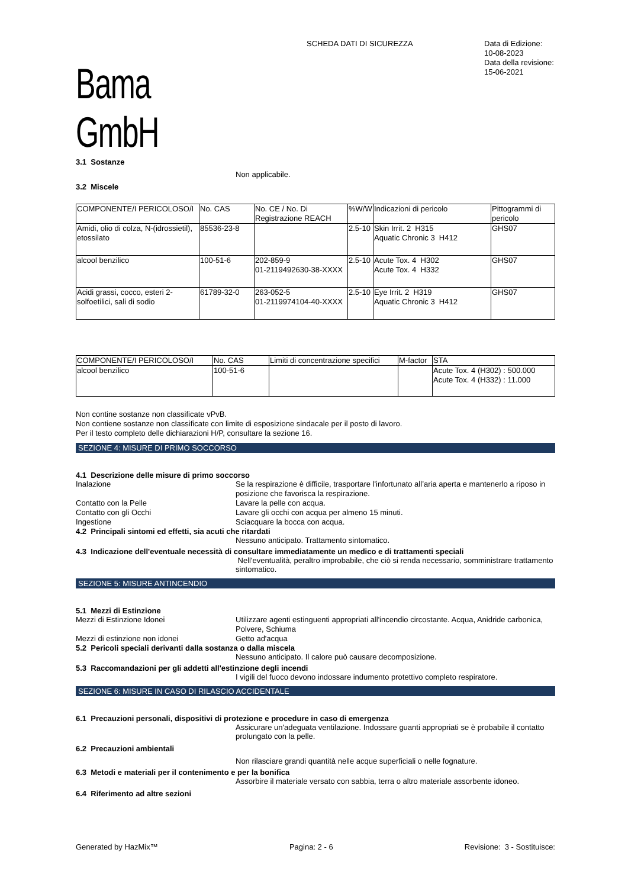Bama GmbH
SCHEDA DATI DI SICUREZZA
Data di Edizione:
10-08-2023
Data della revisione:
15-06-2021
3.1 Sostanze
Non applicabile.
3.2 Miscele
| COMPONENTE/I PERICOLOSO/I | No. CAS | No. CE / No. Di Registrazione REACH | %W/W | Indicazioni di pericolo | Pittogrammi di pericolo |
| --- | --- | --- | --- | --- | --- |
| Amidi, olio di colza, N-(idrossietil), etossilato | 85536-23-8 | | 2.5-10 | Skin Irrit. 2 H315 Aquatic Chronic 3 H412 | GHS07 |
| alcool benzilico | 100-51-6 | 202-859-9 01-2119492630-38-XXXX | 2.5-10 | Acute Tox. 4 H302 Acute Tox. 4 H332 | GHS07 |
| Acidi grassi, cocco, esteri 2-solfoetilici, sali di sodio | 61789-32-0 | 263-052-5 01-2119974104-40-XXXX | 2.5-10 | Eye Irrit. 2 H319 Aquatic Chronic 3 H412 | GHS07 |
| COMPONENTE/I PERICOLOSO/I | No. CAS | Limiti di concentrazione specifici | M-factor | STA |
| --- | --- | --- | --- | --- |
| alcool benzilico | 100-51-6 | | | Acute Tox. 4 (H302) : 500.000 Acute Tox. 4 (H332) : 11.000 |
Non contine sostanze non classificate vPvB.
Non contiene sostanze non classificate con limite di esposizione sindacale per il posto di lavoro.
Per il testo completo delle dichiarazioni H/P, consultare la sezione 16.
SEZIONE 4: MISURE DI PRIMO SOCCORSO
4.1 Descrizione delle misure di primo soccorso
Inalazione Se la respirazione è difficile, trasportare l'infortunato all’aria aperta e mantenerlo a riposo in posizione che favorisca la respirazione.
Contatto con la Pelle Lavare la pelle con acqua.
Contatto con gli Occhi Lavare gli occhi con acqua per almeno 15 minuti.
Ingestione Sciacquare la bocca con acqua.
4.2 Principali sintomi ed effetti, sia acuti che ritardati
Nessuno anticipato. Trattamento sintomatico.
4.3 Indicazione dell'eventuale necessità di consultare immediatamente un medico e di trattamenti speciali
Nell'eventualità, peraltro improbabile, che ciò si renda necessario, somministrare trattamento sintomatico.
SEZIONE 5: MISURE ANTINCENDIO
5.1 Mezzi di Estinzione
Mezzi di Estinzione Idonei Utilizzare agenti estinguenti appropriati all'incendio circostante. Acqua, Anidride carbonica, Polvere, Schiuma
Mezzi di estinzione non idonei Getto ad'acqua
5.2 Pericoli speciali derivanti dalla sostanza o dalla miscela
Nessuno anticipato. Il calore può causare decomposizione.
5.3 Raccomandazioni per gli addetti all'estinzione degli incendi
I vigili del fuoco devono indossare indumento protettivo completo respiratore.
SEZIONE 6: MISURE IN CASO DI RILASCIO ACCIDENTALE
6.1 Precauzioni personali, dispositivi di protezione e procedure in caso di emergenza
Assicurare un'adeguata ventilazione. Indossare guanti appropriati se è probabile il contatto prolungato con la pelle.
6.2 Precauzioni ambientali
Non rilasciare grandi quantità nelle acque superficiali o nelle fognature.
6.3 Metodi e materiali per il contenimento e per la bonifica
Assorbire il materiale versato con sabbia, terra o altro materiale assorbente idoneo.
6.4 Riferimento ad altre sezioni
Generated by HazMix™ Pagina: 2 - 6 Revisione: 3 - Sostituisce: